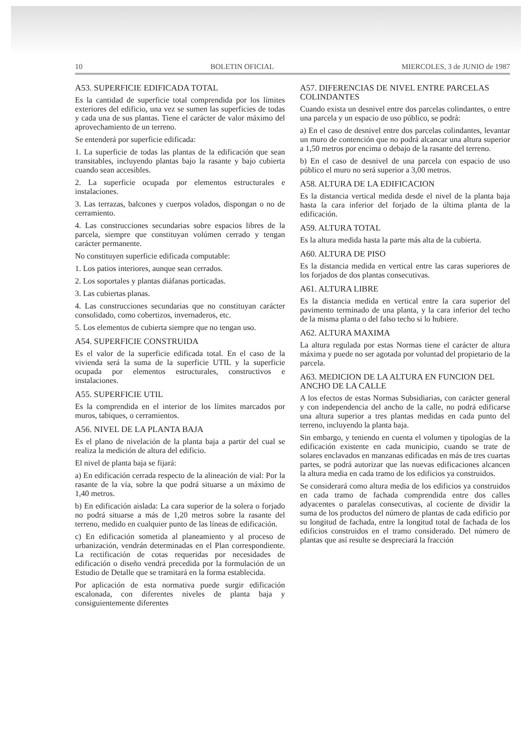10 BOLETIN OFICIAL MIERCOLES, 3 de JUNIO de 1987
A53. SUPERFICIE EDIFICADA TOTAL
Es la cantidad de superficie total comprendida por los límites exteriores del edificio, una vez se sumen las superficies de todas y cada una de sus plantas. Tiene el carácter de valor máximo del aprovechamiento de un terreno.
Se entenderá por superficie edificada:
1. La superficie de todas las plantas de la edificación que sean transitables, incluyendo plantas bajo la rasante y bajo cubierta cuando sean accesibles.
2. La superficie ocupada por elementos estructurales e instalaciones.
3. Las terrazas, balcones y cuerpos volados, dispongan o no de cerramiento.
4. Las construcciones secundarias sobre espacios libres de la parcela, siempre que constituyan volúmen cerrado y tengan carácter permanente.
No constituyen superficie edificada computable:
1. Los patios interiores, aunque sean cerrados.
2. Los soportales y plantas diáfanas porticadas.
3. Las cubiertas planas.
4. Las construcciones secundarias que no constituyan carácter consolidado, como cobertizos, invernaderos, etc.
5. Los elementos de cubierta siempre que no tengan uso.
A54. SUPERFICIE CONSTRUIDA
Es el valor de la superficie edificada total. En el caso de la vivienda será la suma de la superficie UTIL y la superficie ocupada por elementos estructurales, constructivos e instalaciones.
A55. SUPERFICIE UTIL
Es la comprendida en el interior de los límites marcados por muros, tabiques, o cerramientos.
A56. NIVEL DE LA PLANTA BAJA
Es el plano de nivelación de la planta baja a partir del cual se realiza la medición de altura del edificio.
El nivel de planta baja se fijará:
a) En edificación cerrada respecto de la alineación de vial: Por la rasante de la vía, sobre la que podrá situarse a un máximo de 1,40 metros.
b) En edificación aislada: La cara superior de la solera o forjado no podrá situarse a más de 1,20 metros sobre la rasante del terreno, medido en cualquier punto de las líneas de edificación.
c) En edificación sometida al planeamiento y al proceso de urbanización, vendrán determinadas en el Plan correspondiente. La rectificación de cotas requeridas por necesidades de edificación o diseño vendrá precedida por la formulación de un Estudio de Detalle que se tramitará en la forma establecida.
Por aplicación de esta normativa puede surgir edificación escalonada, con diferentes niveles de planta baja y consiguientemente diferentes
A57. DIFERENCIAS DE NIVEL ENTRE PARCELAS COLINDANTES
Cuando exista un desnivel entre dos parcelas colindantes, o entre una parcela y un espacio de uso público, se podrá:
a) En el caso de desnivel entre dos parcelas colindantes, levantar un muro de contención que no podrá alcancar una altura superior a 1,50 metros por encima o debajo de la rasante del terreno.
b) En el caso de desnivel de una parcela con espacio de uso público el muro no será superior a 3,00 metros.
A58. ALTURA DE LA EDIFICACION
Es la distancia vertical medida desde el nivel de la planta baja hasta la cara inferior del forjado de la última planta de la edificación.
A59. ALTURA TOTAL
Es la altura medida hasta la parte más alta de la cubierta.
A60. ALTURA DE PISO
Es la distancia medida en vertical entre las caras superiores de los forjados de dos plantas consecutivas.
A61. ALTURA LIBRE
Es la distancia medida en vertical entre la cara superior del pavimento terminado de una planta, y la cara inferior del techo de la misma planta o del falso techo si lo hubiere.
A62. ALTURA MAXIMA
La altura regulada por estas Normas tiene el carácter de altura máxima y puede no ser agotada por voluntad del propietario de la parcela.
A63. MEDICION DE LA ALTURA EN FUNCION DEL ANCHO DE LA CALLE
A los efectos de estas Normas Subsidiarias, con carácter general y con independencia del ancho de la calle, no podrá edificarse una altura superior a tres plantas medidas en cada punto del terreno, incluyendo la planta baja.
Sin embargo, y teniendo en cuenta el volumen y tipologías de la edificación existente en cada municipio, cuando se trate de solares enclavados en manzanas edificadas en más de tres cuartas partes, se podrá autorizar que las nuevas edificaciones alcancen la altura media en cada tramo de los edificios ya construidos.
Se considerará como altura media de los edificios ya construidos en cada tramo de fachada comprendida entre dos calles adyacentes o paralelas consecutivas, al cociente de dividir la suma de los productos del número de plantas de cada edificio por su longitud de fachada, entre la longitud total de fachada de los edificios construidos en el tramo considerado. Del número de plantas que así resulte se despreciará la fracción